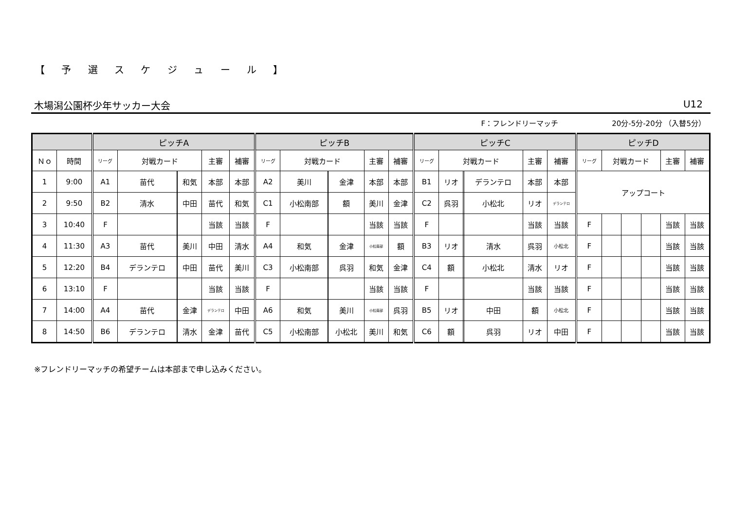【 予 選 ス ケ ジ ュ ー ル 】
木場潟公園杯少年サッカー大会 U12
F：フレンドリーマッチ 20分-5分-20分 （入替5分）
| | | ピッチA | | | | | | ピッチB | | | | | | ピッチC | | | | | | ピッチD | | | | | |
| --- | --- | --- | --- | --- | --- | --- | --- | --- | --- | --- | --- | --- | --- | --- | --- | --- | --- | --- | --- | --- | --- | --- | --- | --- | --- |
| Ｎｏ | 時間 | リーグ | 対戦カード | | | 主審 | 補審 | リーグ | 対戦カード | | | 主審 | 補審 | リーグ | 対戦カード | | | 主審 | 補審 | リーグ | 対戦カード | | | 主審 | 補審 |
| 1 | 9:00 | A1 | 苗代 | | 和気 | 本部 | 本部 | A2 | 美川 | | 金津 | 本部 | 本部 | B1 | リオ | | デランテロ | 本部 | 本部 | アップコート | | | | | |
| 2 | 9:50 | B2 | 清水 | | 中田 | 苗代 | 和気 | C1 | 小松南部 | | 額 | 美川 | 金津 | C2 | 呉羽 | | 小松北 | リオ | デランテロ | | | | | | |
| 3 | 10:40 | F | | | | 当該 | 当該 | F | | | | 当該 | 当該 | F | | | | 当該 | 当該 | F | | | | 当該 | 当該 |
| 4 | 11:30 | A3 | 苗代 | | 美川 | 中田 | 清水 | A4 | 和気 | | 金津 | 小松南部 | 額 | B3 | リオ | | 清水 | 呉羽 | 小松北 | F | | | | 当該 | 当該 |
| 5 | 12:20 | B4 | デランテロ | | 中田 | 苗代 | 美川 | C3 | 小松南部 | | 呉羽 | 和気 | 金津 | C4 | 額 | | 小松北 | 清水 | リオ | F | | | | 当該 | 当該 |
| 6 | 13:10 | F | | | | 当該 | 当該 | F | | | | 当該 | 当該 | F | | | | 当該 | 当該 | F | | | | 当該 | 当該 |
| 7 | 14:00 | A4 | 苗代 | | 金津 | デランテロ | 中田 | A6 | 和気 | | 美川 | 小松南部 | 呉羽 | B5 | リオ | | 中田 | 額 | 小松北 | F | | | | 当該 | 当該 |
| 8 | 14:50 | B6 | デランテロ | | 清水 | 金津 | 苗代 | C5 | 小松南部 | | 小松北 | 美川 | 和気 | C6 | 額 | | 呉羽 | リオ | 中田 | F | | | | 当該 | 当該 |
※フレンドリーマッチの希望チームは本部まで申し込みください。